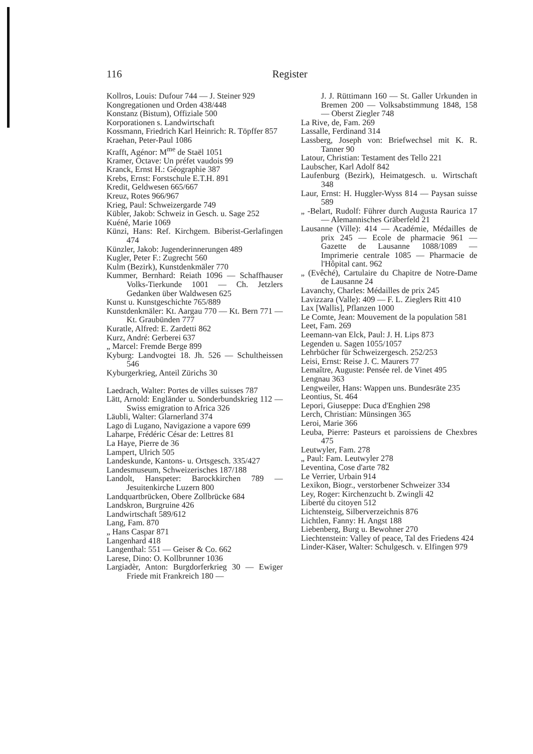116 Register
Kollros, Louis: Dufour 744 — J. Steiner 929
Kongregationen und Orden 438/448
Konstanz (Bistum), Offiziale 500
Korporationen s. Landwirtschaft
Kossmann, Friedrich Karl Heinrich: R. Töpffer 857
Kraehan, Peter-Paul 1086
Krafft, Agénor: M<sup>me</sup> de Staël 1051
Kramer, Octave: Un préfet vaudois 99
Kranck, Ernst H.: Géographie 387
Krebs, Ernst: Forstschule E.T.H. 891
Kredit, Geldwesen 665/667
Kreuz, Rotes 966/967
Krieg, Paul: Schweizergarde 749
Kübler, Jakob: Schweiz in Gesch. u. Sage 252
Kuéné, Marie 1069
Künzi, Hans: Ref. Kirchgem. Biberist-Gerlafingen 474
Künzler, Jakob: Jugenderinnerungen 489
Kugler, Peter F.: Zugrecht 560
Kulm (Bezirk), Kunstdenkmäler 770
Kummer, Bernhard: Reiath 1096 — Schaffhauser Volks-Tierkunde 1001 — Ch. Jetzlers Gedanken über Waldwesen 625
Kunst u. Kunstgeschichte 765/889
Kunstdenkmäler: Kt. Aargau 770 — Kt. Bern 771 — Kt. Graubünden 777
Kuratle, Alfred: E. Zardetti 862
Kurz, André: Gerberei 637
„ Marcel: Fremde Berge 899
Kyburg: Landvogtei 18. Jh. 526 — Schultheissen 546
Kyburgerkrieg, Anteil Zürichs 30
Laedrach, Walter: Portes de villes suisses 787
Lätt, Arnold: Engländer u. Sonderbundskrieg 112 — Swiss emigration to Africa 326
Läubli, Walter: Glarnerland 374
Lago di Lugano, Navigazione a vapore 699
Laharpe, Frédéric César de: Lettres 81
La Haye, Pierre de 36
Lampert, Ulrich 505
Landeskunde, Kantons- u. Ortsgesch. 335/427
Landesmuseum, Schweizerisches 187/188
Landolt, Hanspeter: Barockkirchen 789 — Jesuitenkirche Luzern 800
Landquartbrücken, Obere Zollbrücke 684
Landskron, Burgruine 426
Landwirtschaft 589/612
Lang, Fam. 870
„ Hans Caspar 871
Langenhard 418
Langenthal: 551 — Geiser & Co. 662
Larese, Dino: O. Kollbrunner 1036
Largiadèr, Anton: Burgdorferkrieg 30 — Ewiger Friede mit Frankreich 180 —
J. J. Rüttimann 160 — St. Galler Urkunden in Bremen 200 — Volksabstimmung 1848, 158 — Oberst Ziegler 748
La Rive, de, Fam. 269
Lassalle, Ferdinand 314
Lassberg, Joseph von: Briefwechsel mit K. R. Tanner 90
Latour, Christian: Testament des Tello 221
Laubscher, Karl Adolf 842
Laufenburg (Bezirk), Heimatgesch. u. Wirtschaft 348
Laur, Ernst: H. Huggler-Wyss 814 — Paysan suisse 589
„ -Belart, Rudolf: Führer durch Augusta Raurica 17 — Alemannisches Gräberfeld 21
Lausanne (Ville): 414 — Académie, Médailles de prix 245 — Ecole de pharmacie 961 — Gazette de Lausanne 1088/1089 — Imprimerie centrale 1085 — Pharmacie de l'Hôpital cant. 962
„ (Evêché), Cartulaire du Chapitre de Notre-Dame de Lausanne 24
Lavanchy, Charles: Médailles de prix 245
Lavizzara (Valle): 409 — F. L. Zieglers Ritt 410
Lax [Wallis], Pflanzen 1000
Le Comte, Jean: Mouvement de la population 581
Leet, Fam. 269
Leemann-van Elck, Paul: J. H. Lips 873
Legenden u. Sagen 1055/1057
Lehrbücher für Schweizergesch. 252/253
Leisi, Ernst: Reise J. C. Maurers 77
Lemaître, Auguste: Pensée rel. de Vinet 495
Lengnau 363
Lengweiler, Hans: Wappen uns. Bundesräte 235
Leontius, St. 464
Lepori, Giuseppe: Duca d'Enghien 298
Lerch, Christian: Münsingen 365
Leroi, Marie 366
Leuba, Pierre: Pasteurs et paroissiens de Chexbres 475
Leutwyler, Fam. 278
„ Paul: Fam. Leutwyler 278
Leventina, Cose d'arte 782
Le Verrier, Urbain 914
Lexikon, Biogr., verstorbener Schweizer 334
Ley, Roger: Kirchenzucht b. Zwingli 42
Liberté du citoyen 512
Lichtensteig, Silberverzeichnis 876
Lichtlen, Fanny: H. Angst 188
Liebenberg, Burg u. Bewohner 270
Liechtenstein: Valley of peace, Tal des Friedens 424
Linder-Käser, Walter: Schulgesch. v. Elfingen 979